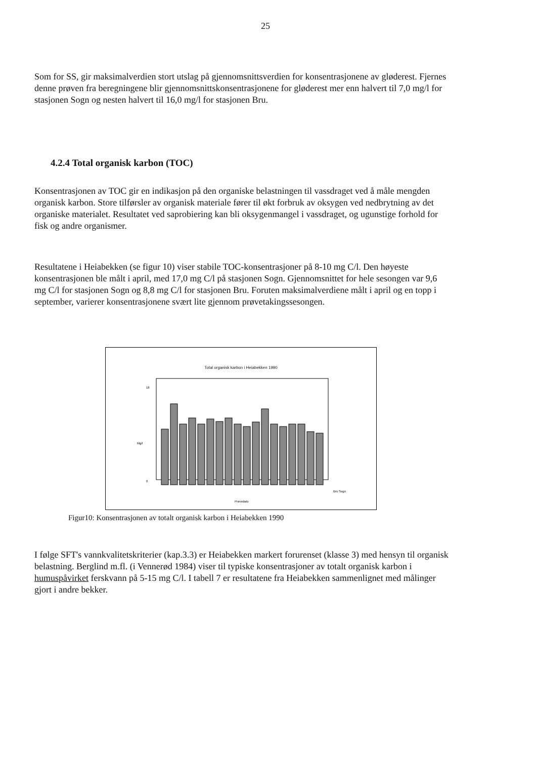25
Som for SS, gir maksimalverdien stort utslag på gjennomsnittsverdien for konsentrasjonene av gløderest. Fjernes denne prøven fra beregningene blir gjennomsnittskonsentrasjonene for gløderest mer enn halvert til 7,0 mg/l for stasjonen Sogn og nesten halvert til 16,0 mg/l for stasjonen Bru.
4.2.4 Total organisk karbon (TOC)
Konsentrasjonen av TOC gir en indikasjon på den organiske belastningen til vassdraget ved å måle mengden organisk karbon. Store tilførsler av organisk materiale fører til økt forbruk av oksygen ved nedbrytning av det organiske materialet. Resultatet ved saprobiering kan bli oksygenmangel i vassdraget, og ugunstige forhold for fisk og andre organismer.
Resultatene i Heiabekken (se figur 10) viser stabile TOC-konsentrasjoner på 8-10 mg C/l. Den høyeste konsentrasjonen ble målt i april, med 17,0 mg C/l på stasjonen Sogn. Gjennomsnittet for hele sesongen var 9,6 mg C/l for stasjonen Sogn og 8,8 mg C/l for stasjonen Bru. Foruten maksimalverdiene målt i april og en topp i september, varierer konsentrasjonene svært lite gjennom prøvetakingssesongen.
Total organisk karbon i Heiabekken 1990
Mg/l
18
0
Prøvedato
Bru Sogn
Figur10: Konsentrasjonen av totalt organisk karbon i Heiabekken 1990
I følge SFT's vannkvalitetskriterier (kap.3.3) er Heiabekken markert forurenset (klasse 3) med hensyn til organisk belastning. Berglind m.fl. (i Vennerød 1984) viser til typiske konsentrasjoner av totalt organisk karbon i humuspåvirket ferskvann på 5-15 mg C/l. I tabell 7 er resultatene fra Heiabekken sammenlignet med målinger gjort i andre bekker.